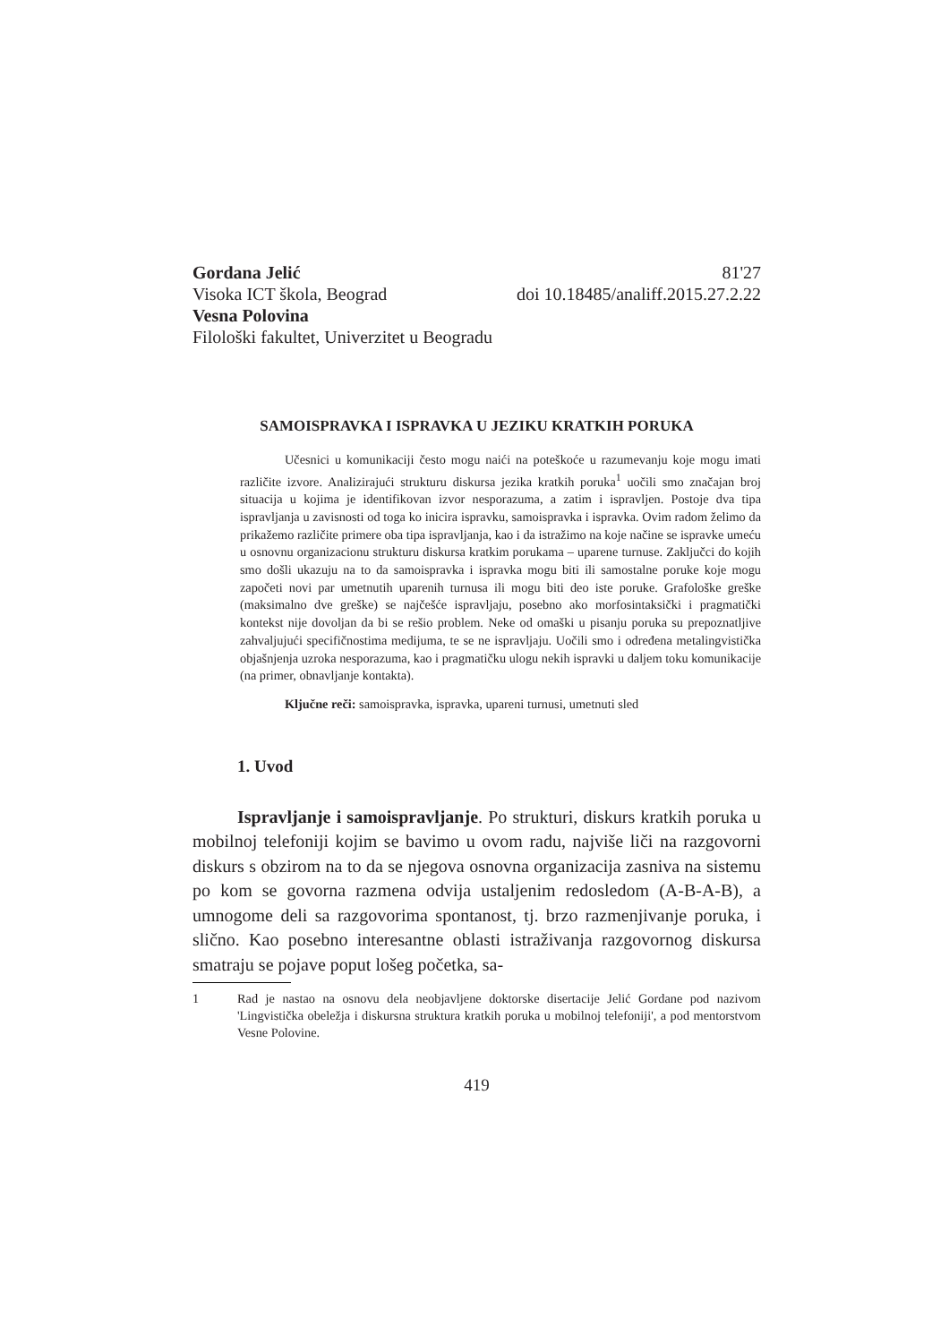Gordana Jelić
Visoka ICT škola, Beograd
Vesna Polovina
Filološki fakultet, Univerzitet u Beogradu
81'27
doi 10.18485/analiff.2015.27.2.22
SAMOISPRAVKA I ISPRAVKA U JEZIKU KRATKIH PORUKA
Učesnici u komunikaciji često mogu naići na poteškoće u razumevanju koje mogu imati različite izvore. Analizirajući strukturu diskursa jezika kratkih poruka<sup>1</sup> uočili smo značajan broj situacija u kojima je identifikovan izvor nesporazuma, a zatim i ispravljen. Postoje dva tipa ispravljanja u zavisnosti od toga ko inicira ispravku, samoispravka i ispravka. Ovim radom želimo da prikažemo različite primere oba tipa ispravljanja, kao i da istražimo na koje načine se ispravke umeću u osnovnu organizacionu strukturu diskursa kratkim porukama – uparene turnuse. Zaključci do kojih smo došli ukazuju na to da samoispravka i ispravka mogu biti ili samostalne poruke koje mogu započeti novi par umetnutih uparenih turnusa ili mogu biti deo iste poruke. Grafološke greške (maksimalno dve greške) se najčešće ispravljaju, posebno ako morfosintaksički i pragmatički kontekst nije dovoljan da bi se rešio problem. Neke od omaški u pisanju poruka su prepoznatljive zahvaljujući specifičnostima medijuma, te se ne ispravljaju. Uočili smo i određena metalingvistička objašnjenja uzroka nesporazuma, kao i pragmatičku ulogu nekih ispravki u daljem toku komunikacije (na primer, obnavljanje kontakta).
Ključne reči: samoispravka, ispravka, upareni turnusi, umetnuti sled
1. Uvod
Ispravljanje i samoispravljanje. Po strukturi, diskurs kratkih poruka u mobilnoj telefoniji kojim se bavimo u ovom radu, najviše liči na razgovorni diskurs s obzirom na to da se njegova osnovna organizacija zasniva na sistemu po kom se govorna razmena odvija ustaljenim redosledom (A-B-A-B), a umnogome deli sa razgovorima spontanost, tj. brzo razmenjivanje poruka, i slično. Kao posebno interesantne oblasti istraživanja razgovornog diskursa smatraju se pojave poput lošeg početka, sa-
1 Rad je nastao na osnovu dela neobjavljene doktorske disertacije Jelić Gordane pod nazivom 'Lingvistička obeležja i diskursna struktura kratkih poruka u mobilnoj telefoniji', a pod mentorstvom Vesne Polovine.
419